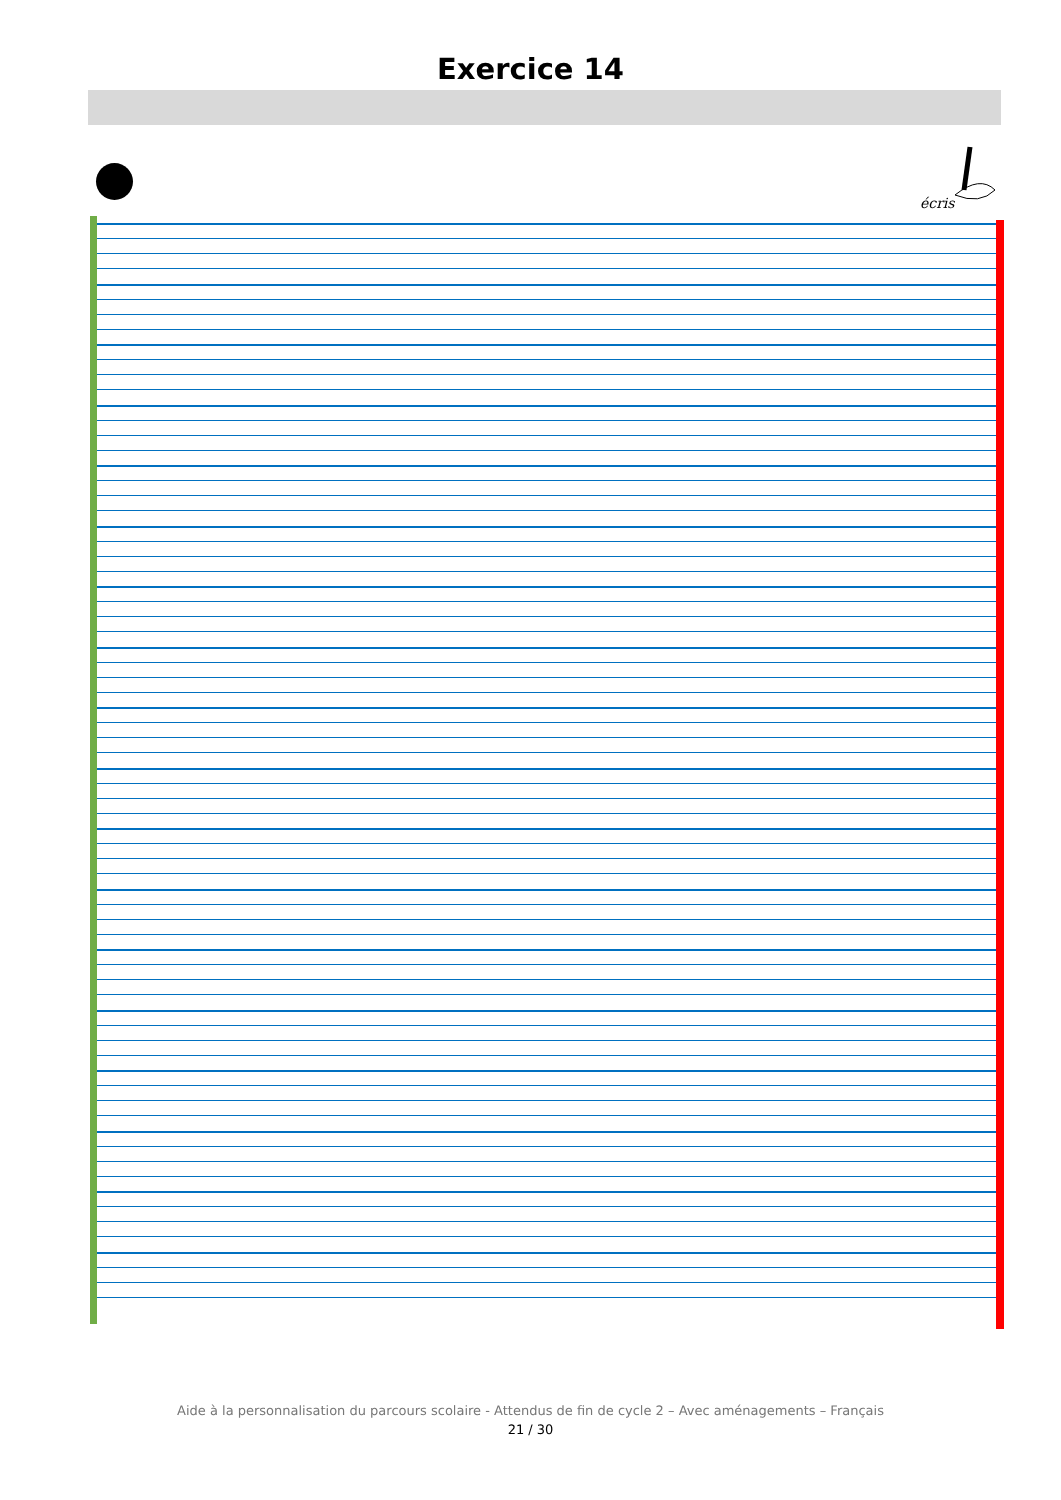Exercice 14
écris
Aide à la personnalisation du parcours scolaire - Attendus de fin de cycle 2 – Avec aménagements – Français
21 / 30